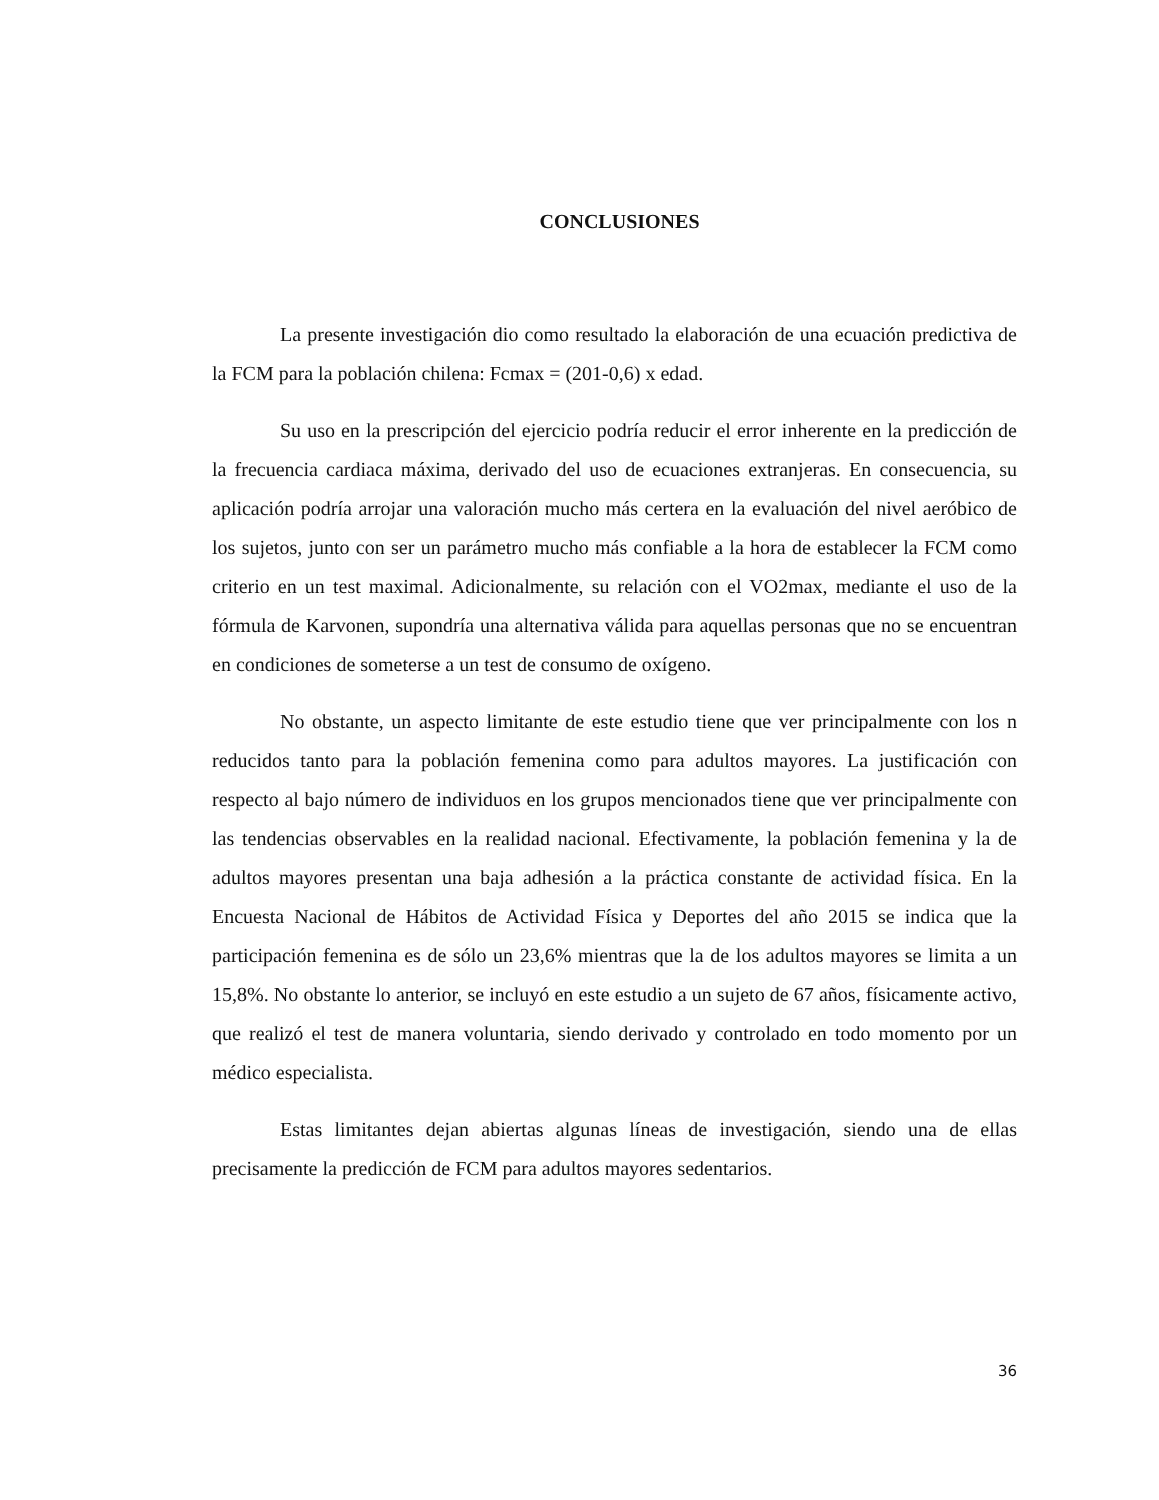CONCLUSIONES
La presente investigación dio como resultado la elaboración de una ecuación predictiva de la FCM para la población chilena: Fcmax = (201-0,6) x edad.
Su uso en la prescripción del ejercicio podría reducir el error inherente en la predicción de la frecuencia cardiaca máxima, derivado del uso de ecuaciones extranjeras. En consecuencia, su aplicación podría arrojar una valoración mucho más certera en la evaluación del nivel aeróbico de los sujetos, junto con ser un parámetro mucho más confiable a la hora de establecer la FCM como criterio en un test maximal. Adicionalmente, su relación con el VO2max, mediante el uso de la fórmula de Karvonen, supondría una alternativa válida para aquellas personas que no se encuentran en condiciones de someterse a un test de consumo de oxígeno.
No obstante, un aspecto limitante de este estudio tiene que ver principalmente con los n reducidos tanto para la población femenina como para adultos mayores. La justificación con respecto al bajo número de individuos en los grupos mencionados tiene que ver principalmente con las tendencias observables en la realidad nacional. Efectivamente, la población femenina y la de adultos mayores presentan una baja adhesión a la práctica constante de actividad física. En la Encuesta Nacional de Hábitos de Actividad Física y Deportes del año 2015 se indica que la participación femenina es de sólo un 23,6% mientras que la de los adultos mayores se limita a un 15,8%. No obstante lo anterior, se incluyó en este estudio a un sujeto de 67 años, físicamente activo, que realizó el test de manera voluntaria, siendo derivado y controlado en todo momento por un médico especialista.
Estas limitantes dejan abiertas algunas líneas de investigación, siendo una de ellas precisamente la predicción de FCM para adultos mayores sedentarios.
36